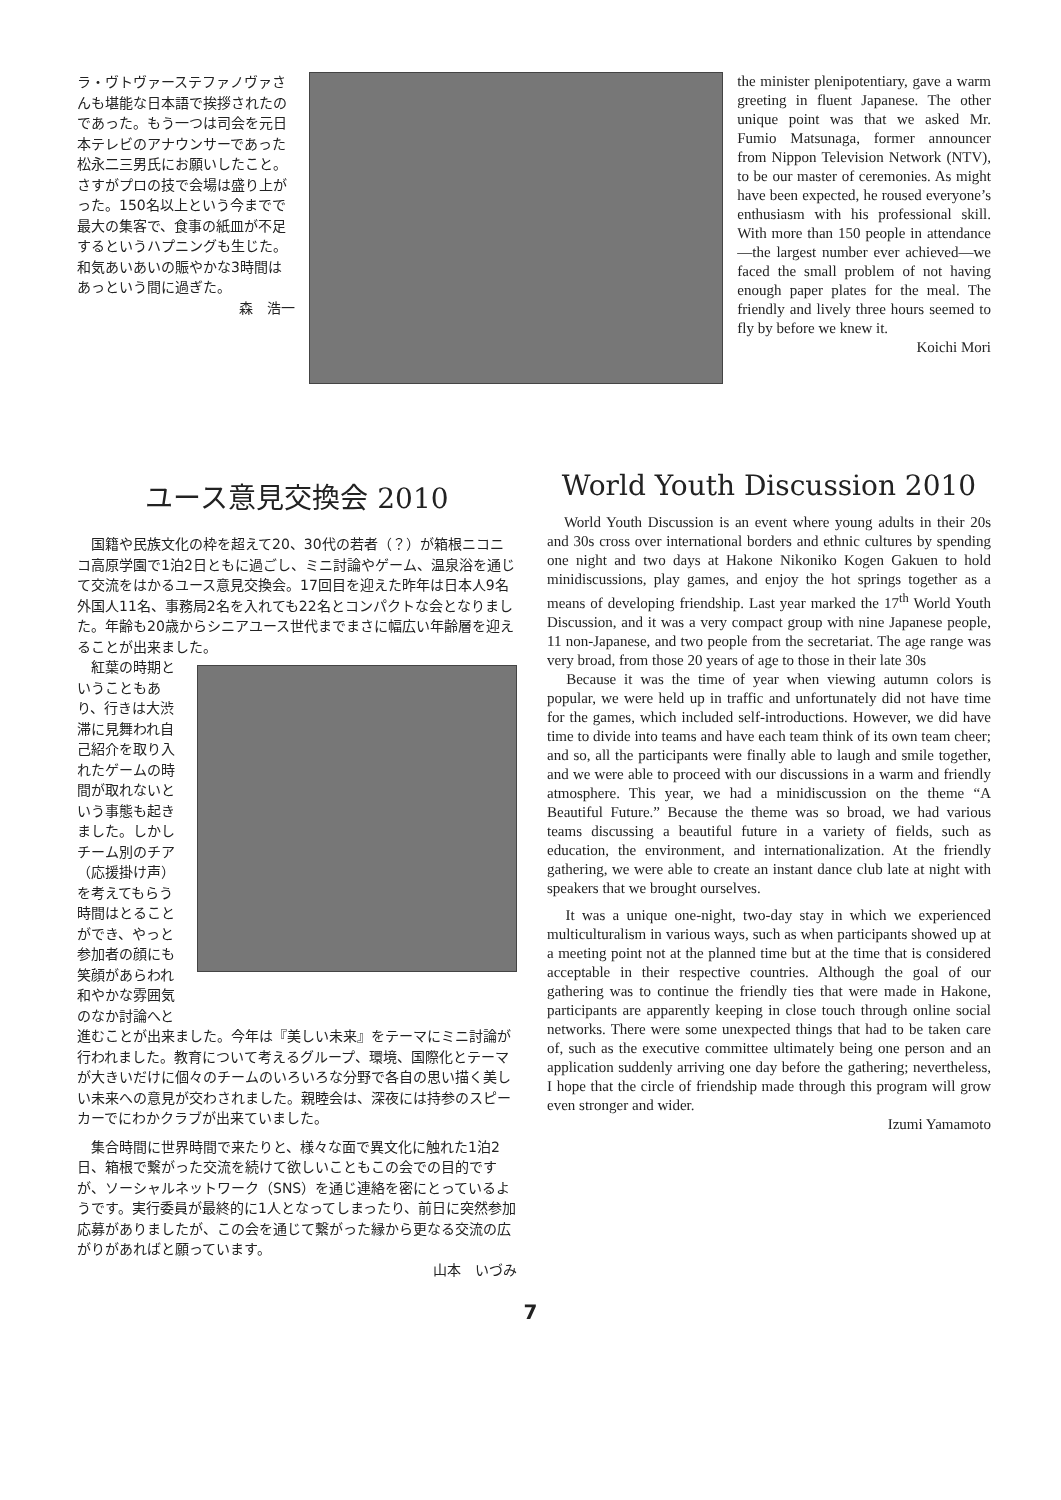ラ・ヴトヴァーステファノヴァさんも堪能な日本語で挨拶されたのであった。もう一つは司会を元日本テレビのアナウンサーであった松永二三男氏にお願いしたこと。さすがプロの技で会場は盛り上がった。150名以上という今までで最大の集客で、食事の紙皿が不足するというハプニングも生じた。和気あいあいの賑やかな3時間はあっという間に過ぎた。
森　浩一
the minister plenipotentiary, gave a warm greeting in fluent Japanese. The other unique point was that we asked Mr. Fumio Matsunaga, former announcer from Nippon Television Network (NTV), to be our master of ceremonies. As might have been expected, he roused everyone’s enthusiasm with his professional skill. With more than 150 people in attendance—the largest number ever achieved—we faced the small problem of not having enough paper plates for the meal. The friendly and lively three hours seemed to fly by before we knew it.
Koichi Mori
ユース意見交換会 2010
　国籍や民族文化の枠を超えて20、30代の若者（？）が箱根ニコニコ高原学園で1泊2日ともに過ごし、ミニ討論やゲーム、温泉浴を通じて交流をはかるユース意見交換会。17回目を迎えた昨年は日本人9名外国人11名、事務局2名を入れても22名とコンパクトな会となりました。年齢も20歳からシニアユース世代までまさに幅広い年齢層を迎えることが出来ました。
　紅葉の時期ということもあり、行きは大渋滞に見舞われ自己紹介を取り入れたゲームの時間が取れないという事態も起きました。しかしチーム別のチア（応援掛け声）を考えてもらう時間はとることができ、やっと参加者の顔にも笑顔があらわれ和やかな雰囲気のなか討論へと
進むことが出来ました。今年は『美しい未来』をテーマにミニ討論が行われました。教育について考えるグループ、環境、国際化とテーマが大きいだけに個々のチームのいろいろな分野で各自の思い描く美しい未来への意見が交わされました。親睦会は、深夜には持参のスピーカーでにわかクラブが出来ていました。
　集合時間に世界時間で来たりと、様々な面で異文化に触れた1泊2日、箱根で繋がった交流を続けて欲しいこともこの会での目的ですが、ソーシャルネットワーク（SNS）を通じ連絡を密にとっているようです。実行委員が最終的に1人となってしまったり、前日に突然参加応募がありましたが、この会を通じて繋がった縁から更なる交流の広がりがあればと願っています。
山本　いづみ
World Youth Discussion 2010
　World Youth Discussion is an event where young adults in their 20s and 30s cross over international borders and ethnic cultures by spending one night and two days at Hakone Nikoniko Kogen Gakuen to hold minidiscussions, play games, and enjoy the hot springs together as a means of developing friendship. Last year marked the 17<sup>th</sup> World Youth Discussion, and it was a very compact group with nine Japanese people, 11 non-Japanese, and two people from the secretariat. The age range was very broad, from those 20 years of age to those in their late 30s
　Because it was the time of year when viewing autumn colors is popular, we were held up in traffic and unfortunately did not have time for the games, which included self-introductions. However, we did have time to divide into teams and have each team think of its own team cheer; and so, all the participants were finally able to laugh and smile together, and we were able to proceed with our discussions in a warm and friendly atmosphere. This year, we had a minidiscussion on the theme “A Beautiful Future.” Because the theme was so broad, we had various teams discussing a beautiful future in a variety of fields, such as education, the environment, and internationalization. At the friendly gathering, we were able to create an instant dance club late at night with speakers that we brought ourselves.
　It was a unique one-night, two-day stay in which we experienced multiculturalism in various ways, such as when participants showed up at a meeting point not at the planned time but at the time that is considered acceptable in their respective countries. Although the goal of our gathering was to continue the friendly ties that were made in Hakone, participants are apparently keeping in close touch through online social networks. There were some unexpected things that had to be taken care of, such as the executive committee ultimately being one person and an application suddenly arriving one day before the gathering; nevertheless, I hope that the circle of friendship made through this program will grow even stronger and wider.
Izumi Yamamoto
7